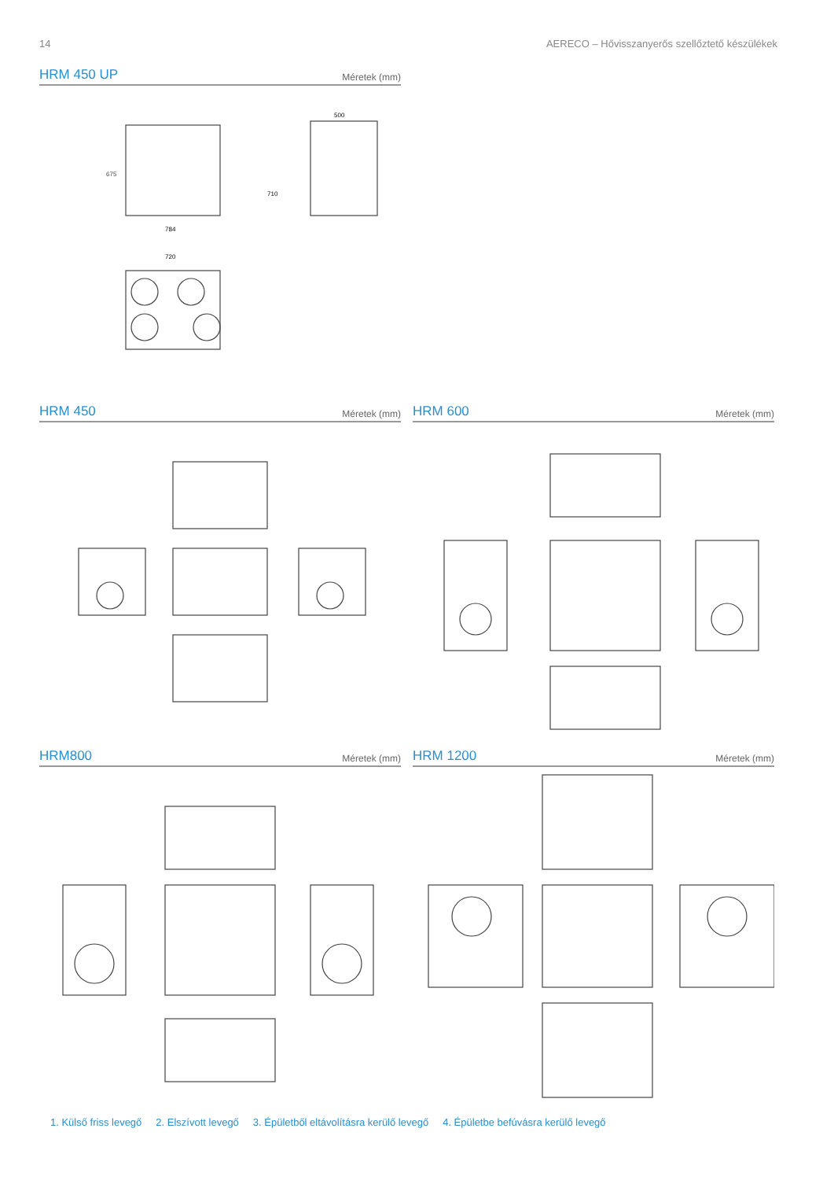14 AERECO – Hővisszanyerős szellőztető készülékek
HRM 450 UP
Méretek (mm)
675
500
784
720
710
HRM 450
Méretek (mm)
HRM 600
Méretek (mm)
HRM800
Méretek (mm)
HRM 1200
Méretek (mm)
1. Külső friss levegő 2. Elszívott levegő 3. Épületből eltávolításra kerülő levegő 4. Épületbe befúvásra kerülő levegő